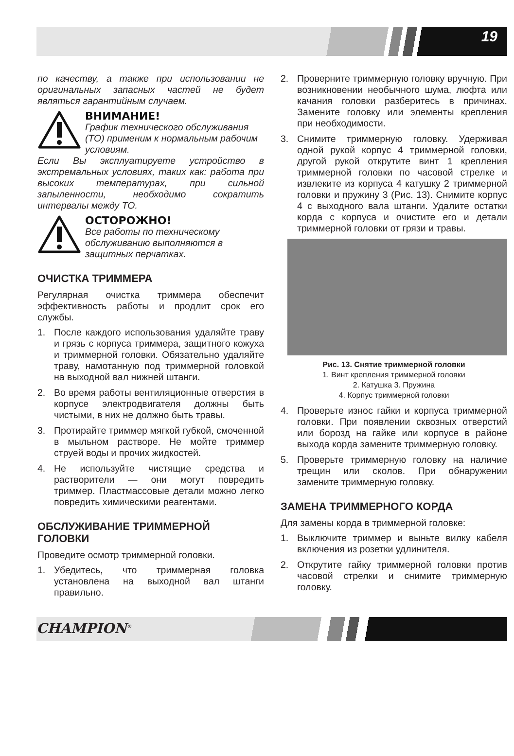19
по качеству, а также при использовании не оригинальных запасных частей не будет являться гарантийным случаем.
ВНИМАНИЕ!
График технического обслуживания (ТО) применим к нормальным рабочим условиям.
Если Вы эксплуатируете устройство в экстремальных условиях, таких как: работа при высоких температурах, при сильной запыленности, необходимо сократить интервалы между ТО.
ОСТОРОЖНО!
Все работы по техническому обслуживанию выполняются в защитных перчатках.
ОЧИСТКА ТРИММЕРА
Регулярная очистка триммера обеспечит эффективность работы и продлит срок его службы.
1. После каждого использования удаляйте траву и грязь с корпуса триммера, защитного кожуха и триммерной головки. Обязательно удаляйте траву, намотанную под триммерной головкой на выходной вал нижней штанги.
2. Во время работы вентиляционные отверстия в корпусе электродвигателя должны быть чистыми, в них не должно быть травы.
3. Протирайте триммер мягкой губкой, смоченной в мыльном растворе. Не мойте триммер струей воды и прочих жидкостей.
4. Не используйте чистящие средства и растворители — они могут повредить триммер. Пластмассовые детали можно легко повредить химическими реагентами.
ОБСЛУЖИВАНИЕ ТРИММЕРНОЙ ГОЛОВКИ
Проведите осмотр триммерной головки.
1. Убедитесь, что триммерная головка установлена на выходной вал штанги правильно.
2. Проверните триммерную головку вручную. При возникновении необычного шума, люфта или качания головки разберитесь в причинах. Замените головку или элементы крепления при необходимости.
3. Снимите триммерную головку. Удерживая одной рукой корпус 4 триммерной головки, другой рукой открутите винт 1 крепления триммерной головки по часовой стрелке и извлеките из корпуса 4 катушку 2 триммерной головки и пружину 3 (Рис. 13). Снимите корпус 4 с выходного вала штанги. Удалите остатки корда с корпуса и очистите его и детали триммерной головки от грязи и травы.
Рис. 13. Снятие триммерной головки
1. Винт крепления триммерной головки
2. Катушка 3. Пружина
4. Корпус триммерной головки
4. Проверьте износ гайки и корпуса триммерной головки. При появлении сквозных отверстий или борозд на гайке или корпусе в районе выхода корда замените триммерную головку.
5. Проверьте триммерную головку на наличие трещин или сколов. При обнаружении замените триммерную головку.
ЗАМЕНА ТРИММЕРНОГО КОРДА
Для замены корда в триммерной головке:
1. Выключите триммер и выньте вилку кабеля включения из розетки удлинителя.
2. Открутите гайку триммерной головки против часовой стрелки и снимите триммерную головку.
CHAMPION<sup>®</sup>